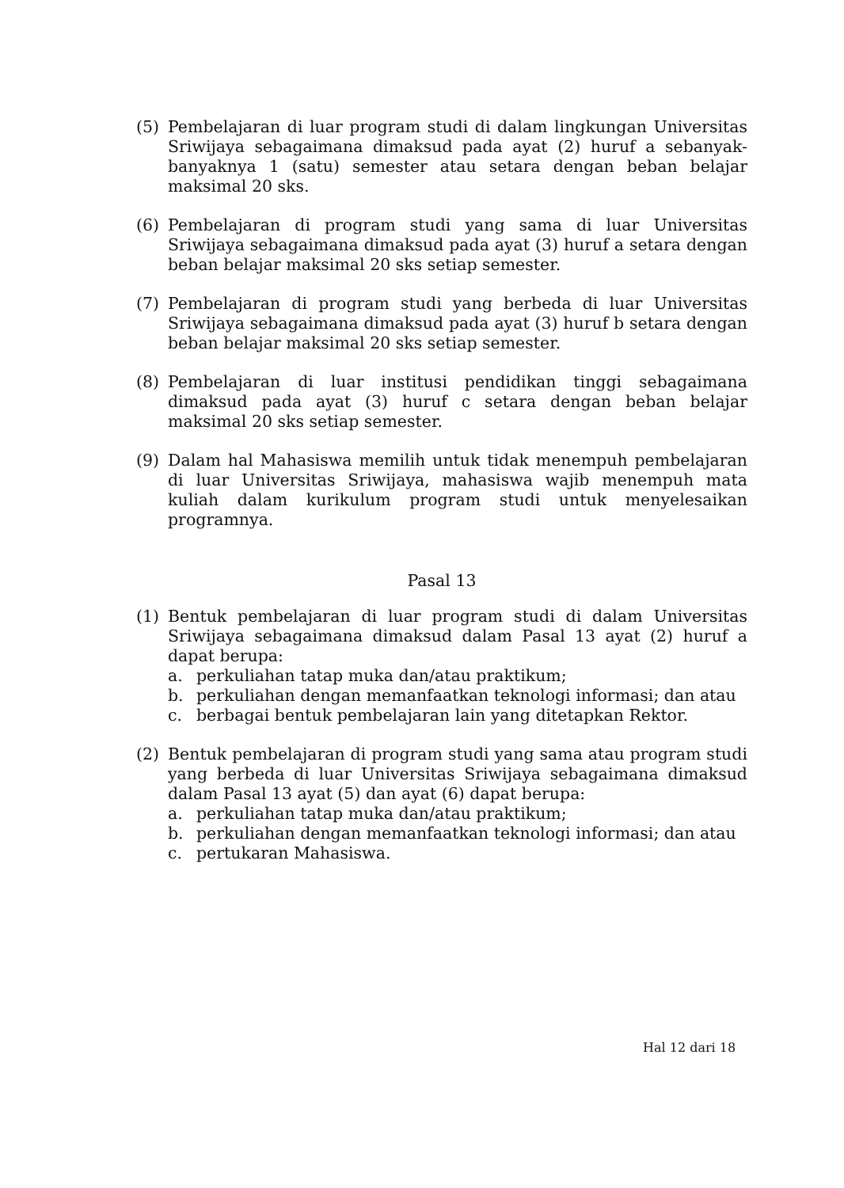(5) Pembelajaran di luar program studi di dalam lingkungan Universitas Sriwijaya sebagaimana dimaksud pada ayat (2) huruf a sebanyak-banyaknya 1 (satu) semester atau setara dengan beban belajar maksimal 20 sks.
(6) Pembelajaran di program studi yang sama di luar Universitas Sriwijaya sebagaimana dimaksud pada ayat (3) huruf a setara dengan beban belajar maksimal 20 sks setiap semester.
(7) Pembelajaran di program studi yang berbeda di luar Universitas Sriwijaya sebagaimana dimaksud pada ayat (3) huruf b setara dengan beban belajar maksimal 20 sks setiap semester.
(8) Pembelajaran di luar institusi pendidikan tinggi sebagaimana dimaksud pada ayat (3) huruf c setara dengan beban belajar maksimal 20 sks setiap semester.
(9) Dalam hal Mahasiswa memilih untuk tidak menempuh pembelajaran di luar Universitas Sriwijaya, mahasiswa wajib menempuh mata kuliah dalam kurikulum program studi untuk menyelesaikan programnya.
Pasal 13
(1) Bentuk pembelajaran di luar program studi di dalam Universitas Sriwijaya sebagaimana dimaksud dalam Pasal 13 ayat (2) huruf a dapat berupa:
a. perkuliahan tatap muka dan/atau praktikum;
b. perkuliahan dengan memanfaatkan teknologi informasi; dan atau
c. berbagai bentuk pembelajaran lain yang ditetapkan Rektor.
(2) Bentuk pembelajaran di program studi yang sama atau program studi yang berbeda di luar Universitas Sriwijaya sebagaimana dimaksud dalam Pasal 13 ayat (5) dan ayat (6) dapat berupa:
a. perkuliahan tatap muka dan/atau praktikum;
b. perkuliahan dengan memanfaatkan teknologi informasi; dan atau
c. pertukaran Mahasiswa.
Hal 12 dari 18